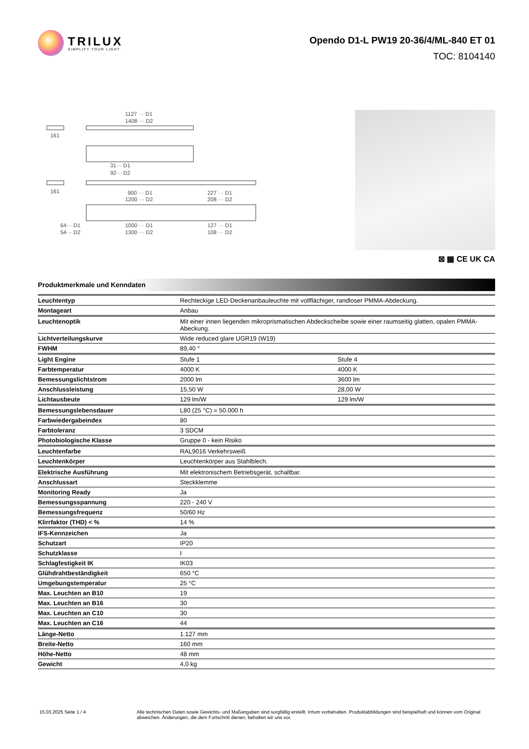TRILUX
SIMPLIFY YOUR LIGHT.
Opendo D1-L PW19 20-36/4/ML-840 ET 01
TOC: 8104140
1127 ··· D1
1408 ··· D2
161
31··· D1
92··· D2
161
900 ··· D1
1200 ··· D2
227 ··· D1
208 ··· D2
1000 ··· D1
1300 ··· D2
127 ··· D1
108 ··· D2
64··· D1
54··· D2
⊠ ▦ CE UK CA
Produktmerkmale und Kenndaten
| Leuchtentyp | Rechteckige LED-Deckenanbauleuchte mit vollflächiger, randloser PMMA-Abdeckung. | |
| Montageart | Anbau | |
| Leuchtenoptik | Mit einer innen liegenden mikroprismatischen Abdeckscheibe sowie einer raumseitig glatten, opalen PMMA-Abeckung. | |
| Lichtverteilungskurve | Wide reduced glare UGR19 (W19) | |
| FWHM | 89,40 ° | |
| Light Engine | Stufe 1 | Stufe 4 |
| Farbtemperatur | 4000 K | 4000 K |
| Bemessungslichtstrom | 2000 lm | 3600 lm |
| Anschlussleistung | 15,50 W | 28,00 W |
| Lichtausbeute | 129 lm/W | 129 lm/W |
| Bemessungslebensdauer | L80 (25 °C) = 50.000 h | |
| Farbwiedergabeindex | 80 | |
| Farbtoleranz | 3 SDCM | |
| Photobiologische Klasse | Gruppe 0 - kein Risiko | |
| Leuchtenfarbe | RAL9016 Verkehrsweiß | |
| Leuchtenkörper | Leuchtenkörper aus Stahlblech. | |
| Elektrische Ausführung | Mit elektronischem Betriebsgerät, schaltbar. | |
| Anschlussart | Steckklemme | |
| Monitoring Ready | Ja | |
| Bemessungsspannung | 220 - 240 V | |
| Bemessungsfrequenz | 50/60 Hz | |
| Klirrfaktor (THD) < % | 14 % | |
| IFS-Kennzeichen | Ja | |
| Schutzart | IP20 | |
| Schutzklasse | I | |
| Schlagfestigkeit IK | IK03 | |
| Glühdrahtbeständigkeit | 650 °C | |
| Umgebungstemperatur | 25 °C | |
| Max. Leuchten an B10 | 19 | |
| Max. Leuchten an B16 | 30 | |
| Max. Leuchten an C10 | 30 | |
| Max. Leuchten an C16 | 44 | |
| Länge-Netto | 1.127 mm | |
| Breite-Netto | 160 mm | |
| Höhe-Netto | 48 mm | |
| Gewicht | 4,0 kg | |
15.03.2025 Seite 1 / 4 Alle technischen Daten sowie Gewichts- und Maßangaben sind sorgfältig erstellt. Irrtum vorbehalten. Produktabbildungen sind beispielhaft und können vom Original abweichen. Änderungen, die dem Fortschritt dienen, behalten wir uns vor.